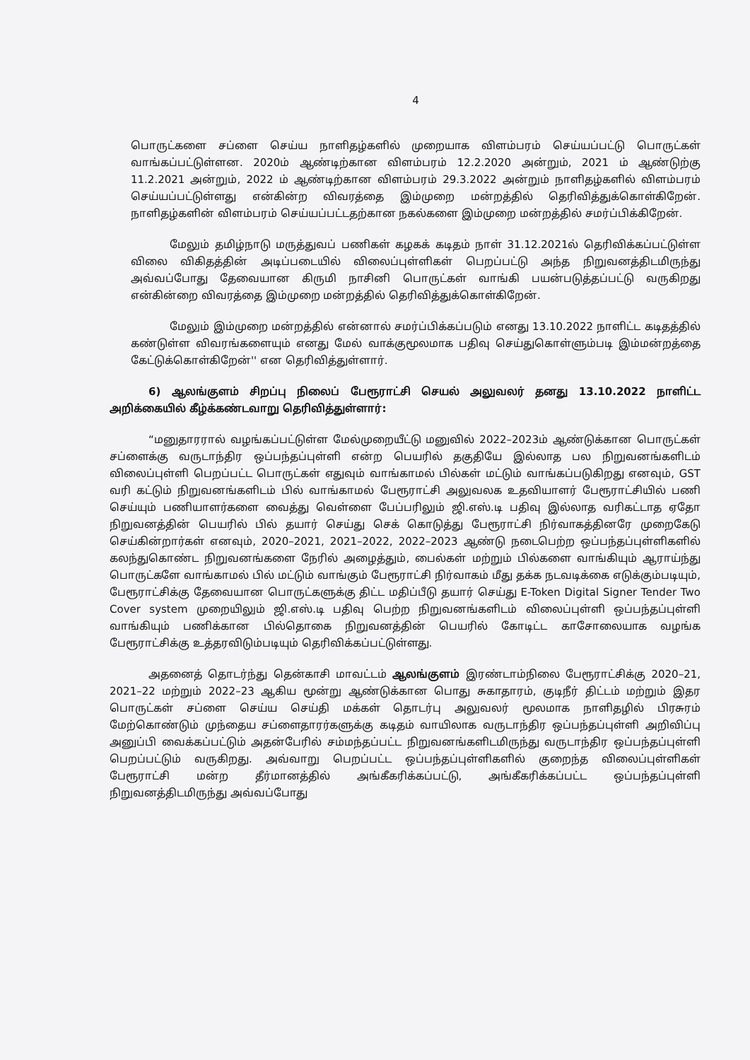4
பொருட்களை சப்ளை செய்ய நாளிதழ்களில் முறையாக விளம்பரம் செய்யப்பட்டு பொருட்கள் வாங்கப்பட்டுள்ளன. 2020ம் ஆண்டிற்கான விளம்பரம் 12.2.2020 அன்றும், 2021 ம் ஆண்டுற்கு 11.2.2021 அன்றும், 2022 ம் ஆண்டிற்கான விளம்பரம் 29.3.2022 அன்றும் நாளிதழ்களில் விளம்பரம் செய்யப்பட்டுள்ளது என்கின்ற விவரத்தை இம்முறை மன்றத்தில் தெரிவித்துக்கொள்கிறேன். நாளிதழ்களின் விளம்பரம் செய்யப்பட்டதற்கான நகல்களை இம்முறை மன்றத்தில் சமர்ப்பிக்கிறேன்.
மேலும் தமிழ்நாடு மருத்துவப் பணிகள் கழகக் கடிதம் நாள் 31.12.2021ல் தெரிவிக்கப்பட்டுள்ள விலை விகிதத்தின் அடிப்படையில் விலைப்புள்ளிகள் பெறப்பட்டு அந்த நிறுவனத்திடமிருந்து அவ்வப்போது தேவையான கிருமி நாசினி பொருட்கள் வாங்கி பயன்படுத்தப்பட்டு வருகிறது என்கின்றை விவரத்தை இம்முறை மன்றத்தில் தெரிவித்துக்கொள்கிறேன்.
மேலும் இம்முறை மன்றத்தில் என்னால் சமர்ப்பிக்கப்படும் எனது 13.10.2022 நாளிட்ட கடிதத்தில் கண்டுள்ள விவரங்களையும் எனது மேல் வாக்குமூலமாக பதிவு செய்துகொள்ளும்படி இம்மன்றத்தை கேட்டுக்கொள்கிறேன்'' என தெரிவித்துள்ளார்.
6) ஆலங்குளம் சிறப்பு நிலைப் பேரூராட்சி செயல் அலுவலர் தனது 13.10.2022 நாளிட்ட அறிக்கையில் கீழ்க்கண்டவாறு தெரிவித்துள்ளார்:
“மனுதாரரால் வழங்கப்பட்டுள்ள மேல்முறையீட்டு மனுவில் 2022–2023ம் ஆண்டுக்கான பொருட்கள் சப்ளைக்கு வருடாந்திர ஒப்பந்தப்புள்ளி என்ற பெயரில் தகுதியே இல்லாத பல நிறுவனங்களிடம் விலைப்புள்ளி பெறப்பட்ட பொருட்கள் எதுவும் வாங்காமல் பில்கள் மட்டும் வாங்கப்படுகிறது எனவும், GST வரி கட்டும் நிறுவனங்களிடம் பில் வாங்காமல் பேரூராட்சி அலுவலக உதவியாளர் பேரூராட்சியில் பணி செய்யும் பணியாளர்களை வைத்து வெள்ளை பேப்பரிலும் ஜி.எஸ்.டி பதிவு இல்லாத வரிகட்டாத ஏதோ நிறுவனத்தின் பெயரில் பில் தயார் செய்து செக் கொடுத்து பேரூராட்சி நிர்வாகத்தினரே முறைகேடு செய்கின்றார்கள் எனவும், 2020–2021, 2021–2022, 2022–2023 ஆண்டு நடைபெற்ற ஒப்பந்தப்புள்ளிகளில் கலந்துகொண்ட நிறுவனங்களை நேரில் அழைத்தும், பைல்கள் மற்றும் பில்களை வாங்கியும் ஆராய்ந்து பொருட்களே வாங்காமல் பில் மட்டும் வாங்கும் பேரூராட்சி நிர்வாகம் மீது தக்க நடவடிக்கை எடுக்கும்படியும், பேரூராட்சிக்கு தேவையான பொருட்களுக்கு திட்ட மதிப்பீடு தயார் செய்து E-Token Digital Signer Tender Two Cover system முறையிலும் ஜி.எஸ்.டி பதிவு பெற்ற நிறுவனங்களிடம் விலைப்புள்ளி ஒப்பந்தப்புள்ளி வாங்கியும் பணிக்கான பில்தொகை நிறுவனத்தின் பெயரில் கோடிட்ட காசோலையாக வழங்க பேரூராட்சிக்கு உத்தரவிடும்படியும் தெரிவிக்கப்பட்டுள்ளது.
அதனைத் தொடர்ந்து தென்காசி மாவட்டம் ஆலங்குளம் இரண்டாம்நிலை பேரூராட்சிக்கு 2020–21, 2021–22 மற்றும் 2022–23 ஆகிய மூன்று ஆண்டுக்கான பொது சுகாதாரம், குடிநீர் திட்டம் மற்றும் இதர பொருட்கள் சப்ளை செய்ய செய்தி மக்கள் தொடர்பு அலுவலர் மூலமாக நாளிதழில் பிரசுரம் மேற்கொண்டும் முந்தைய சப்ளைதாரர்களுக்கு கடிதம் வாயிலாக வருடாந்திர ஒப்பந்தப்புள்ளி அறிவிப்பு அனுப்பி வைக்கப்பட்டும் அதன்பேரில் சம்மந்தப்பட்ட நிறுவனங்களிடமிருந்து வருடாந்திர ஒப்பந்தப்புள்ளி பெறப்பட்டும் வருகிறது. அவ்வாறு பெறப்பட்ட ஒப்பந்தப்புள்ளிகளில் குறைந்த விலைப்புள்ளிகள் பேரூராட்சி மன்ற தீர்மானத்தில் அங்கீகரிக்கப்பட்டு, அங்கீகரிக்கப்பட்ட ஒப்பந்தப்புள்ளி நிறுவனத்திடமிருந்து அவ்வப்போது